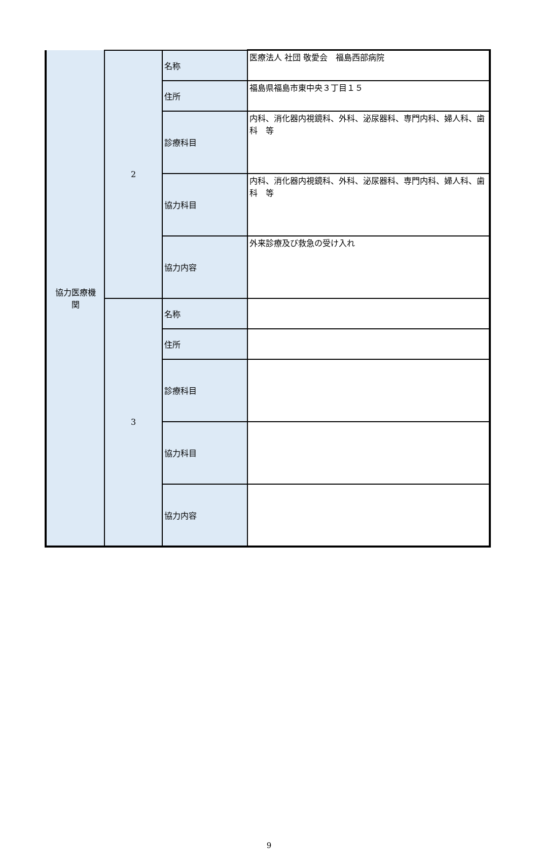| 協力医療機 関 | 2 | 名称 | 医療法人 社団 敬愛会 福島西部病院 |
| | | 住所 | 福島県福島市東中央３丁目１５ |
| | | 診療科目 | 内科、消化器内視鏡科、外科、泌尿器科、専門内科、婦人科、歯科 等 |
| | | 協力科目 | 内科、消化器内視鏡科、外科、泌尿器科、専門内科、婦人科、歯科 等 |
| | | 協力内容 | 外来診療及び救急の受け入れ |
| | 3 | 名称 | |
| | | 住所 | |
| | | 診療科目 | |
| | | 協力科目 | |
| | | 協力内容 | |
9